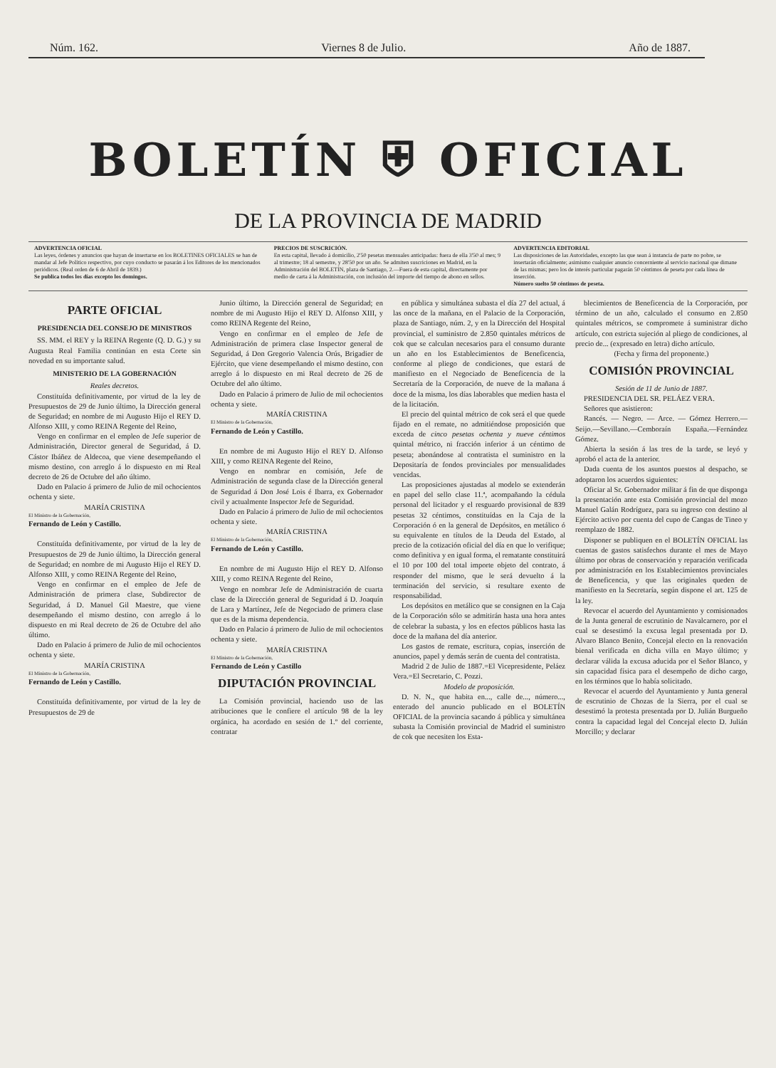Núm. 162. Viernes 8 de Julio. Año de 1887.
BOLETÍN ⛨ OFICIAL
DE LA PROVINCIA DE MADRID
ADVERTENCIA OFICIAL
Las leyes, órdenes y anuncios que hayan de insertarse en los BOLETINES OFICIALES se han de mandar al Jefe Político respectivo, por cuyo conducto se pasarán á los Editores de los mencionados periódicos. (Real orden de 6 de Abril de 1839.)
Se publica todos los días excepto los domingos.
PRECIOS DE SUSCRICIÓN.
En esta capital, llevado á domicilio, 2'50 pesetas mensuales anticipadas: fuera de ella 3'50 al mes; 9 al trimestre; 18 al semestre, y 28'50 por un año. Se admiten suscriciones en Madrid, en la Administración del BOLETÍN, plaza de Santiago, 2.—Fuera de esta capital, directamente por medio de carta á la Administración, con inclusión del importe del tiempo de abono en sellos.
ADVERTENCIA EDITORIAL
Las disposiciones de las Autoridades, excepto las que sean á instancia de parte no pobre, se insertarán oficialmente; asimismo cualquier anuncio concerniente al servicio nacional que dimane de las mismas; pero los de interés particular pagarán 50 céntimos de peseta por cada línea de inserción.
Número suelto 50 céntimos de peseta.
PARTE OFICIAL
PRESIDENCIA DEL CONSEJO DE MINISTROS
SS. MM. el REY y la REINA Regente (Q. D. G.) y su Augusta Real Familia continúan en esta Corte sin novedad en su importante salud.
MINISTERIO DE LA GOBERNACIÓN
Reales decretos.
Constituída definitivamente, por virtud de la ley de Presupuestos de 29 de Junio último, la Dirección general de Seguridad; en nombre de mi Augusto Hijo el REY D. Alfonso XIII, y como REINA Regente del Reino,
Vengo en confirmar en el empleo de Jefe superior de Administración, Director general de Seguridad, á D. Cástor Ibáñez de Aldecoa, que viene desempeñando el mismo destino, con arreglo á lo dispuesto en mi Real decreto de 26 de Octubre del año último.
Dado en Palacio á primero de Julio de mil ochocientos ochenta y siete.
MARÍA CRISTINA
El Ministro de la Gobernación,
Fernando de León y Castillo.
Constituída definitivamente, por virtud de la ley de Presupuestos de 29 de Junio último, la Dirección general de Seguridad; en nombre de mi Augusto Hijo el REY D. Alfonso XIII, y como REINA Regente del Reino,
Vengo en confirmar en el empleo de Jefe de Administración de primera clase, Subdirector de Seguridad, á D. Manuel Gil Maestre, que viene desempeñando el mismo destino, con arreglo á lo dispuesto en mi Real decreto de 26 de Octubre del año último.
Dado en Palacio á primero de Julio de mil ochocientos ochenta y siete.
MARÍA CRISTINA
El Ministro de la Gobernación,
Fernando de León y Castillo.
Constituída definitivamente, por virtud de la ley de Presupuestos de 29 de
Junio último, la Dirección general de Seguridad; en nombre de mi Augusto Hijo el REY D. Alfonso XIII, y como REINA Regente del Reino,
Vengo en confirmar en el empleo de Jefe de Administración de primera clase Inspector general de Seguridad, á Don Gregorio Valencia Orús, Brigadier de Ejército, que viene desempeñando el mismo destino, con arreglo á lo dispuesto en mi Real decreto de 26 de Octubre del año último.
Dado en Palacio á primero de Julio de mil ochocientos ochenta y siete.
MARÍA CRISTINA
El Ministro de la Gobernación,
Fernando de León y Castillo.
En nombre de mi Augusto Hijo el REY D. Alfonso XIII, y como REINA Regente del Reino,
Vengo en nombrar en comisión, Jefe de Administración de segunda clase de la Dirección general de Seguridad á Don José Lois é Ibarra, ex Gobernador civil y actualmente Inspector Jefe de Seguridad.
Dado en Palacio á primero de Julio de mil ochocientos ochenta y siete.
MARÍA CRISTINA
El Ministro de la Gobernación,
Fernando de León y Castillo.
En nombre de mi Augusto Hijo el REY D. Alfonso XIII, y como REINA Regente del Reino,
Vengo en nombrar Jefe de Administración de cuarta clase de la Dirección general de Seguridad á D. Joaquín de Lara y Martínez, Jefe de Negociado de primera clase que es de la misma dependencia.
Dado en Palacio á primero de Julio de mil ochocientos ochenta y siete.
MARÍA CRISTINA
El Ministro de la Gobernación,
Fernando de León y Castillo
DIPUTACIÓN PROVINCIAL
La Comisión provincial, haciendo uso de las atribuciones que le confiere el artículo 98 de la ley orgánica, ha acordado en sesión de 1.º del corriente, contratar
en pública y simultánea subasta el día 27 del actual, á las once de la mañana, en el Palacio de la Corporación, plaza de Santiago, núm. 2, y en la Dirección del Hospital provincial, el suministro de 2.850 quintales métricos de cok que se calculan necesarios para el consumo durante un año en los Establecimientos de Beneficencia, conforme al pliego de condiciones, que estará de manifiesto en el Negociado de Beneficencia de la Secretaría de la Corporación, de nueve de la mañana á doce de la misma, los días laborables que medien hasta el de la licitación.
El precio del quintal métrico de cok será el que quede fijado en el remate, no admitiéndose proposición que exceda de cinco pesetas ochenta y nueve céntimos quintal métrico, ni fracción inferior á un céntimo de peseta; abonándose al contratista el suministro en la Depositaría de fondos provinciales por mensualidades vencidas.
Las proposiciones ajustadas al modelo se extenderán en papel del sello clase 11.ª, acompañando la cédula personal del licitador y el resguardo provisional de 839 pesetas 32 céntimos, constituídas en la Caja de la Corporación ó en la general de Depósitos, en metálico ó su equivalente en títulos de la Deuda del Estado, al precio de la cotización oficial del día en que lo verifique; como definitiva y en igual forma, el rematante constituirá el 10 por 100 del total importe objeto del contrato, á responder del mismo, que le será devuelto á la terminación del servicio, si resultare exento de responsabilidad.
Los depósitos en metálico que se consignen en la Caja de la Corporación sólo se admitirán hasta una hora antes de celebrar la subasta, y los en efectos públicos hasta las doce de la mañana del día anterior.
Los gastos de remate, escritura, copias, inserción de anuncios, papel y demás serán de cuenta del contratista.
Madrid 2 de Julio de 1887.=El Vicepresidente, Peláez Vera.=El Secretario, C. Pozzi.
Modelo de proposición.
D. N. N., que habita en..., calle de..., número..., enterado del anuncio publicado en el BOLETÍN OFICIAL de la provincia sacando á pública y simultánea subasta la Comisión provincial de Madrid el suministro de cok que necesiten los Esta-
blecimientos de Beneficencia de la Corporación, por término de un año, calculado el consumo en 2.850 quintales métricos, se compromete á suministrar dicho artículo, con estricta sujeción al pliego de condiciones, al precio de... (expresado en letra) dicho artículo.
(Fecha y firma del proponente.)
COMISIÓN PROVINCIAL
Sesión de 11 de Junio de 1887.
PRESIDENCIA DEL SR. PELÁEZ VERA.
Señores que asistieron:
Rancés. — Negro. — Arce. — Gómez Herrero.—Seijo.—Sevillano.—Cemboraín España.—Fernández Gómez.
Abierta la sesión á las tres de la tarde, se leyó y aprobó el acta de la anterior.
Dada cuenta de los asuntos puestos al despacho, se adoptaron los acuerdos siguientes:
Oficiar al Sr. Gobernador militar á fin de que disponga la presentación ante esta Comisión provincial del mozo Manuel Galán Rodríguez, para su ingreso con destino al Ejército activo por cuenta del cupo de Cangas de Tineo y reemplazo de 1882.
Disponer se publiquen en el BOLETÍN OFICIAL las cuentas de gastos satisfechos durante el mes de Mayo último por obras de conservación y reparación verificada por administración en los Establecimientos provinciales de Beneficencia, y que las originales queden de manifiesto en la Secretaría, según dispone el art. 125 de la ley.
Revocar el acuerdo del Ayuntamiento y comisionados de la Junta general de escrutinio de Navalcarnero, por el cual se desestimó la excusa legal presentada por D. Alvaro Blanco Benito, Concejal electo en la renovación bienal verificada en dicha villa en Mayo último; y declarar válida la excusa aducida por el Señor Blanco, y sin capacidad física para el desempeño de dicho cargo, en los términos que lo había solicitado.
Revocar el acuerdo del Ayuntamiento y Junta general de escrutinio de Chozas de la Sierra, por el cual se desestimó la protesta presentada por D. Julián Burgueño contra la capacidad legal del Concejal electo D. Julián Morcillo; y declarar